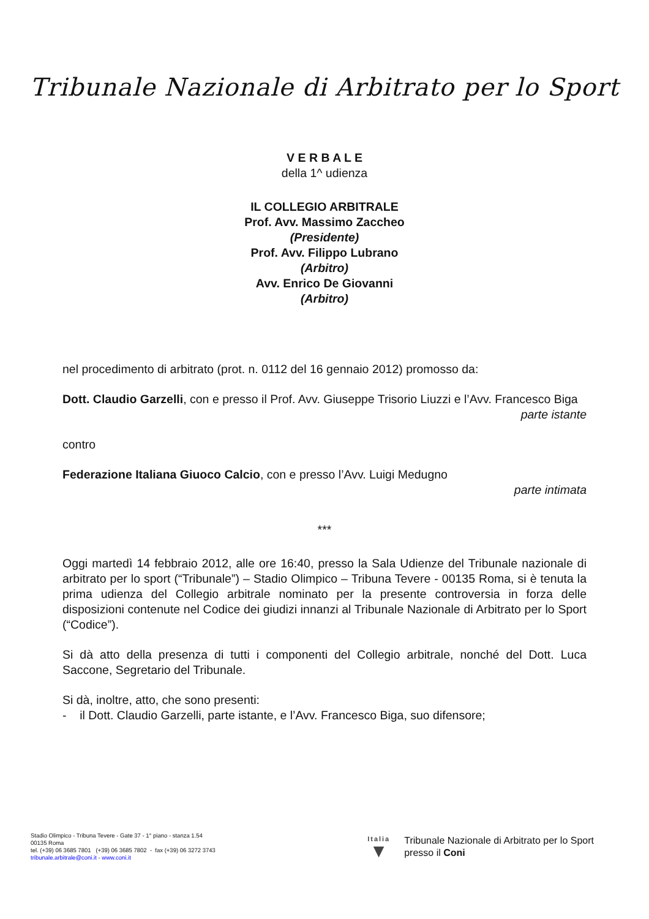Tribunale Nazionale di Arbitrato per lo Sport
V E R B A L E
della 1^ udienza
IL COLLEGIO ARBITRALE
Prof. Avv. Massimo Zaccheo
(Presidente)
Prof. Avv. Filippo Lubrano
(Arbitro)
Avv. Enrico De Giovanni
(Arbitro)
nel procedimento di arbitrato (prot. n. 0112 del 16 gennaio 2012) promosso da:
Dott. Claudio Garzelli, con e presso il Prof. Avv. Giuseppe Trisorio Liuzzi e l’Avv. Francesco Biga
parte istante
contro
Federazione Italiana Giuoco Calcio, con e presso l’Avv. Luigi Medugno
parte intimata
***
Oggi martedì 14 febbraio 2012, alle ore 16:40, presso la Sala Udienze del Tribunale nazionale di arbitrato per lo sport (“Tribunale”) – Stadio Olimpico – Tribuna Tevere - 00135 Roma, si è tenuta la prima udienza del Collegio arbitrale nominato per la presente controversia in forza delle disposizioni contenute nel Codice dei giudizi innanzi al Tribunale Nazionale di Arbitrato per lo Sport (“Codice”).
Si dà atto della presenza di tutti i componenti del Collegio arbitrale, nonché del Dott. Luca Saccone, Segretario del Tribunale.
Si dà, inoltre, atto, che sono presenti:
- il Dott. Claudio Garzelli, parte istante, e l’Avv. Francesco Biga, suo difensore;
Stadio Olimpico - Tribuna Tevere - Gate 37 - 1° piano - stanza 1.54
00135 Roma
tel. (+39) 06 3685 7801 (+39) 06 3685 7802 - fax (+39) 06 3272 3743
tribunale.arbitrale@coni.it - www.coni.it
Italia
▼
Tribunale Nazionale di Arbitrato per lo Sport
presso il Coni